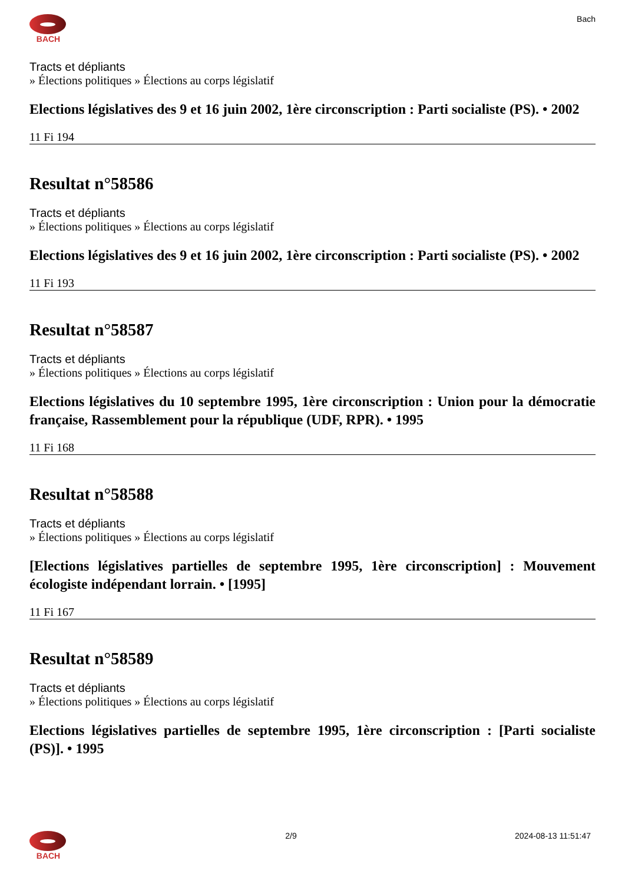BACH Bach
Tracts et dépliants
» Élections politiques » Élections au corps législatif
Elections législatives des 9 et 16 juin 2002, 1ère circonscription : Parti socialiste (PS). • 2002
11 Fi 194
Resultat n°58586
Tracts et dépliants
» Élections politiques » Élections au corps législatif
Elections législatives des 9 et 16 juin 2002, 1ère circonscription : Parti socialiste (PS). • 2002
11 Fi 193
Resultat n°58587
Tracts et dépliants
» Élections politiques » Élections au corps législatif
Elections législatives du 10 septembre 1995, 1ère circonscription : Union pour la démocratie française, Rassemblement pour la république (UDF, RPR). • 1995
11 Fi 168
Resultat n°58588
Tracts et dépliants
» Élections politiques » Élections au corps législatif
[Elections législatives partielles de septembre 1995, 1ère circonscription] : Mouvement écologiste indépendant lorrain. • [1995]
11 Fi 167
Resultat n°58589
Tracts et dépliants
» Élections politiques » Élections au corps législatif
Elections législatives partielles de septembre 1995, 1ère circonscription : [Parti socialiste (PS)]. • 1995
BACH 2/9 2024-08-13 11:51:47